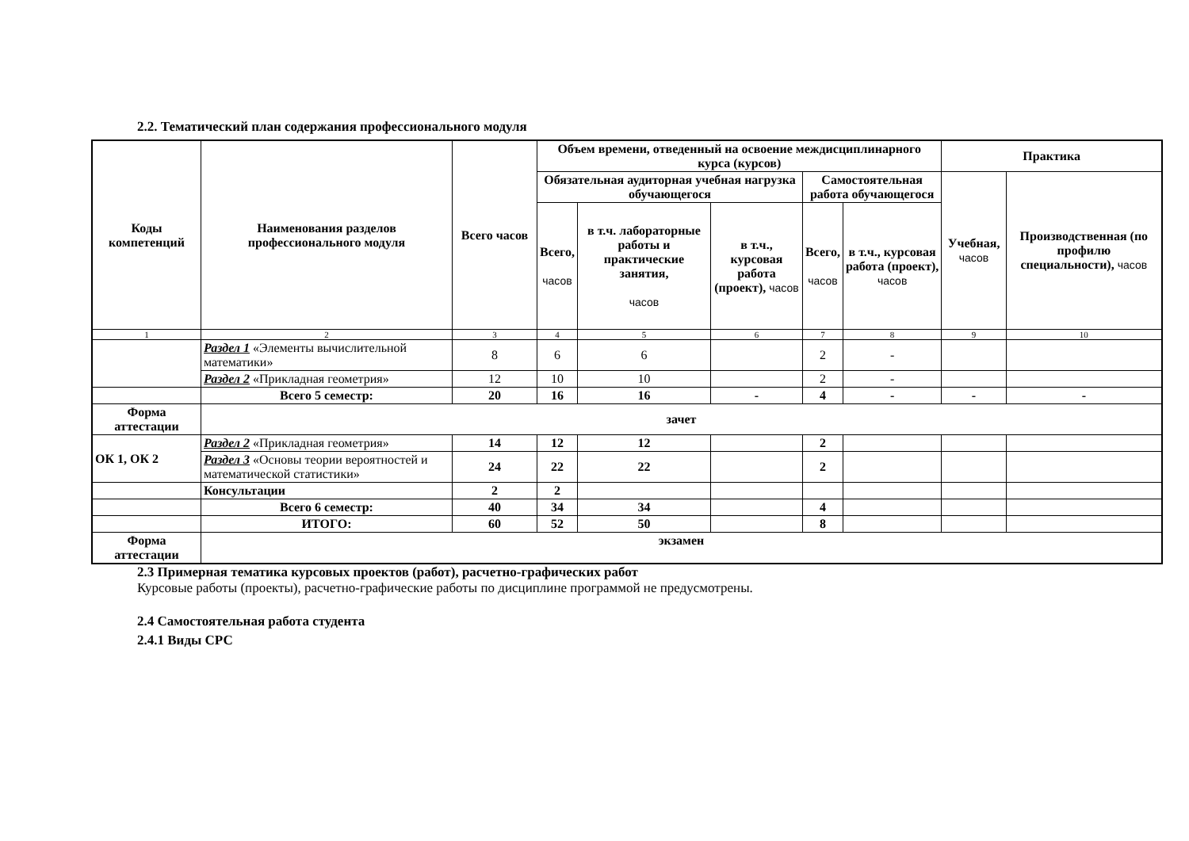2.2. Тематический план содержания профессионального модуля
| Коды компетенций | Наименования разделов профессионального модуля | Всего часов | Объем времени, отведенный на освоение междисциплинарного курса (курсов) | | | | | Практика | |
| --- | --- | --- | --- | --- | --- | --- | --- | --- | --- |
| | | | Обязательная аудиторная учебная нагрузка обучающегося | | | Самостоятельная работа обучающегося | | Учебная, часов | Производственная (по профилю специальности), часов |
| | | | Всего, часов | в т.ч. лабораторные работы и практические занятия, часов | в т.ч., курсовая работа (проект), часов | Всего, часов | в т.ч., курсовая работа (проект), часов | | |
| 1 | 2 | 3 | 4 | 5 | 6 | 7 | 8 | 9 | 10 |
| | Раздел 1 «Элементы вычислительной математики» | 8 | 6 | 6 | | 2 | - | | |
| | Раздел 2 «Прикладная геометрия» | 12 | 10 | 10 | | 2 | - | | |
| | Всего 5 семестр: | 20 | 16 | 16 | - | 4 | - | - | - |
| Форма аттестации | зачет | | | | | | | | |
| ОК 1, ОК 2 | Раздел 2 «Прикладная геометрия» | 14 | 12 | 12 | | 2 | | | |
| | Раздел 3 «Основы теории вероятностей и математической статистики» | 24 | 22 | 22 | | 2 | | | |
| | Консультации | 2 | 2 | | | | | | |
| | Всего 6 семестр: | 40 | 34 | 34 | | 4 | | | |
| | ИТОГО: | 60 | 52 | 50 | | 8 | | | |
| Форма аттестации | экзамен | | | | | | | | |
2.3 Примерная тематика курсовых проектов (работ), расчетно-графических работ
Курсовые работы (проекты), расчетно-графические работы по дисциплине программой не предусмотрены.
2.4 Самостоятельная работа студента
2.4.1 Виды СРС